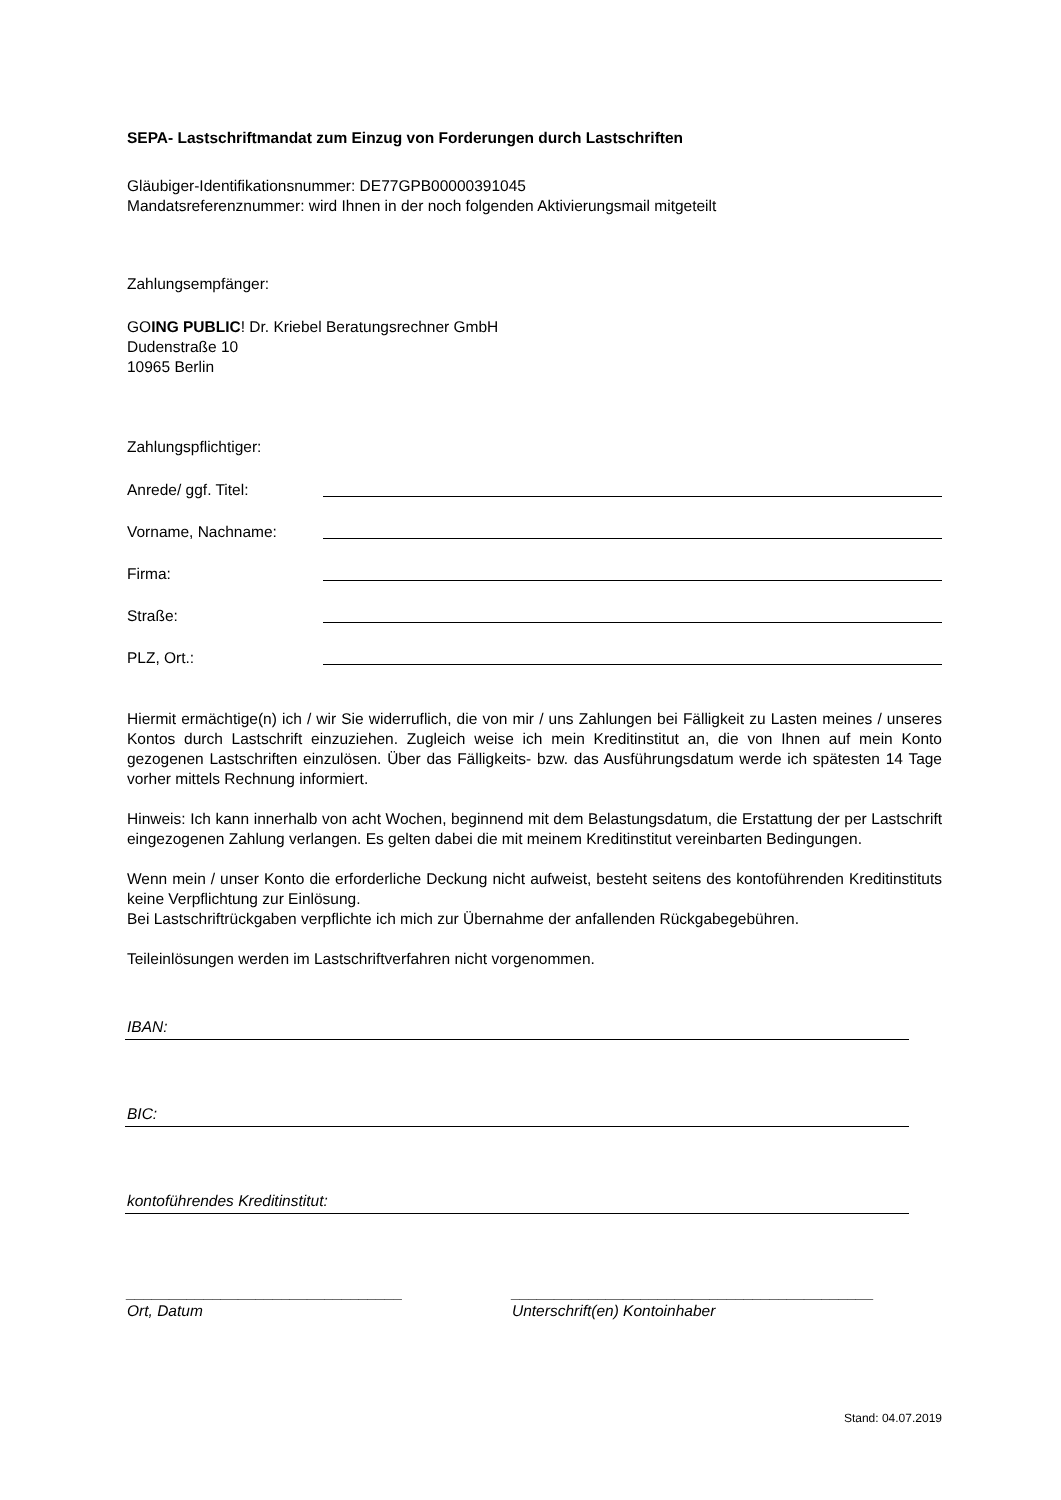SEPA- Lastschriftmandat zum Einzug von Forderungen durch Lastschriften
Gläubiger-Identifikationsnummer: DE77GPB00000391045
Mandatsreferenznummer: wird Ihnen in der noch folgenden Aktivierungsmail mitgeteilt
Zahlungsempfänger:
GOING PUBLIC! Dr. Kriebel Beratungsrechner GmbH
Dudenstraße 10
10965 Berlin
Zahlungspflichtiger:
Anrede/ ggf. Titel:
Vorname, Nachname:
Firma:
Straße:
PLZ, Ort.:
Hiermit ermächtige(n) ich / wir Sie widerruflich, die von mir / uns Zahlungen bei Fälligkeit zu Lasten meines / unseres Kontos durch Lastschrift einzuziehen. Zugleich weise ich mein Kreditinstitut an, die von Ihnen auf mein Konto gezogenen Lastschriften einzulösen. Über das Fälligkeits- bzw. das Ausführungsdatum werde ich spätesten 14 Tage vorher mittels Rechnung informiert.
Hinweis: Ich kann innerhalb von acht Wochen, beginnend mit dem Belastungsdatum, die Erstattung der per Lastschrift eingezogenen Zahlung verlangen. Es gelten dabei die mit meinem Kreditinstitut vereinbarten Bedingungen.
Wenn mein / unser Konto die erforderliche Deckung nicht aufweist, besteht seitens des kontoführenden Kreditinstituts keine Verpflichtung zur Einlösung.
Bei Lastschriftrückgaben verpflichte ich mich zur Übernahme der anfallenden Rückgabegebühren.
Teileinlösungen werden im Lastschriftverfahren nicht vorgenommen.
IBAN:
BIC:
kontoführendes Kreditinstitut:
________________________________ __________________________________________
Ort, Datum Unterschrift(en) Kontoinhaber
Stand: 04.07.2019